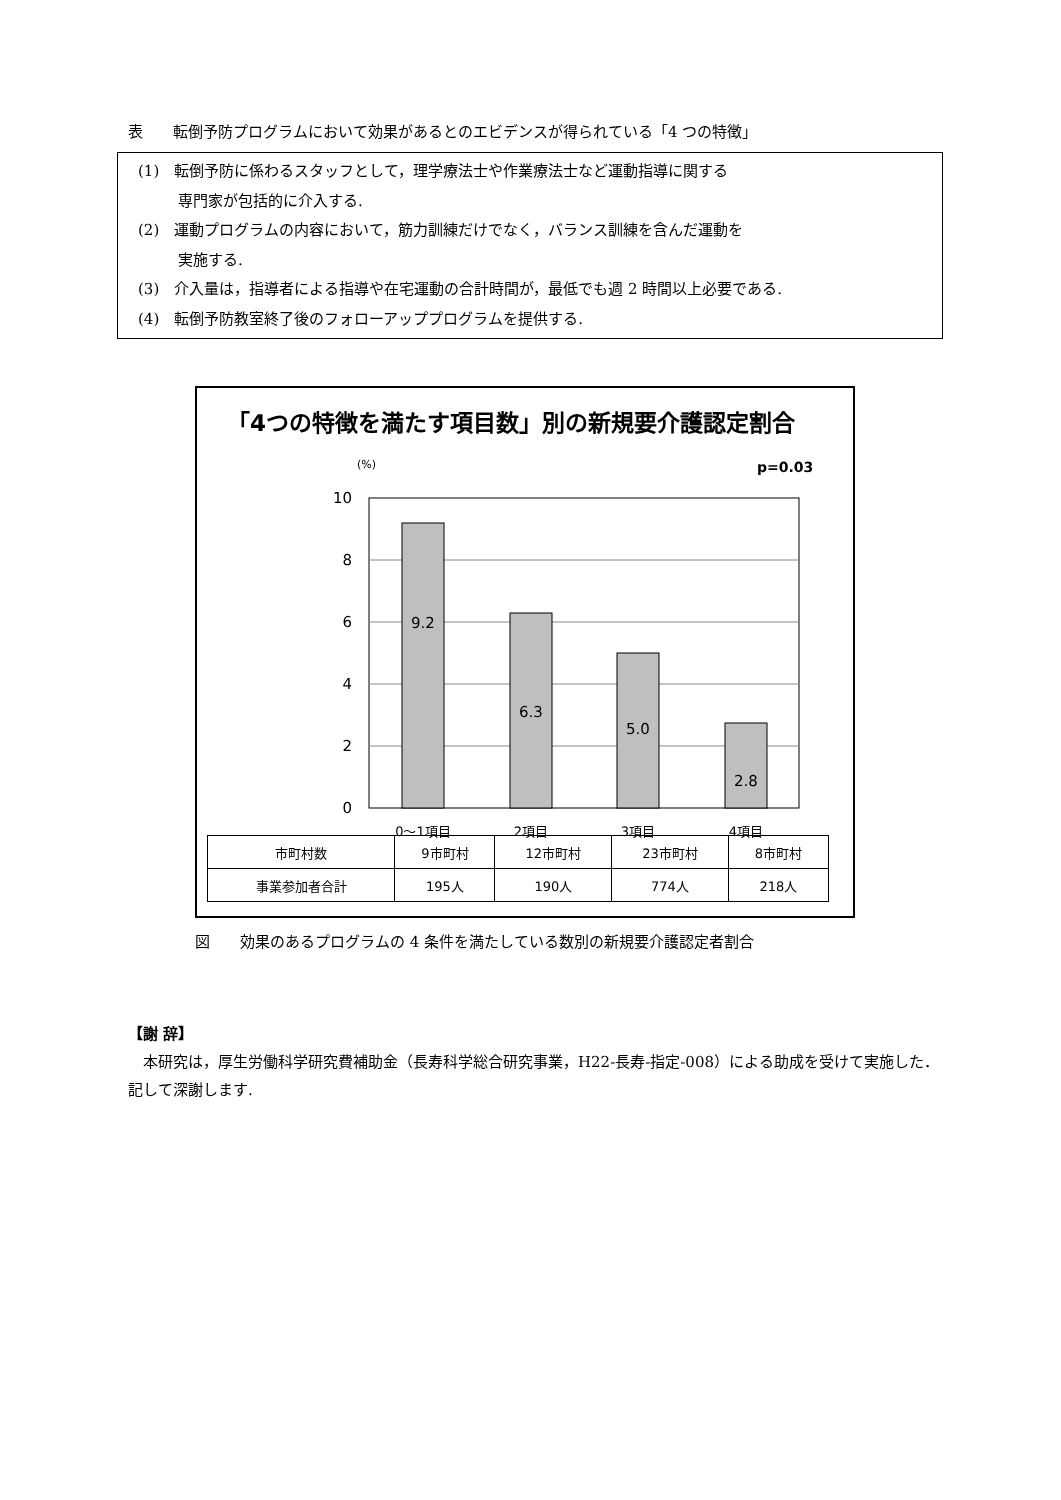表　　転倒予防プログラムにおいて効果があるとのエビデンスが得られている「4 つの特徴」
(1)　転倒予防に係わるスタッフとして，理学療法士や作業療法士など運動指導に関する
専門家が包括的に介入する.
(2)　運動プログラムの内容において，筋力訓練だけでなく，バランス訓練を含んだ運動を
実施する.
(3)　介入量は，指導者による指導や在宅運動の合計時間が，最低でも週 2 時間以上必要である.
(4)　転倒予防教室終了後のフォローアッププログラムを提供する.
「4つの特徴を満たす項目数」別の新規要介護認定割合
(%)
p=0.03
10
8
6
4
2
0
9.2
6.3
5.0
2.8
0〜1項目
2項目
3項目
4項目
| 市町村数 | 9市町村 | 12市町村 | 23市町村 | 8市町村 |
| 事業参加者合計 | 195人 | 190人 | 774人 | 218人 |
図　　効果のあるプログラムの 4 条件を満たしている数別の新規要介護認定者割合
【謝 辞】
　本研究は，厚生労働科学研究費補助金（長寿科学総合研究事業，H22-長寿-指定-008）による助成を受けて実施した．記して深謝します.